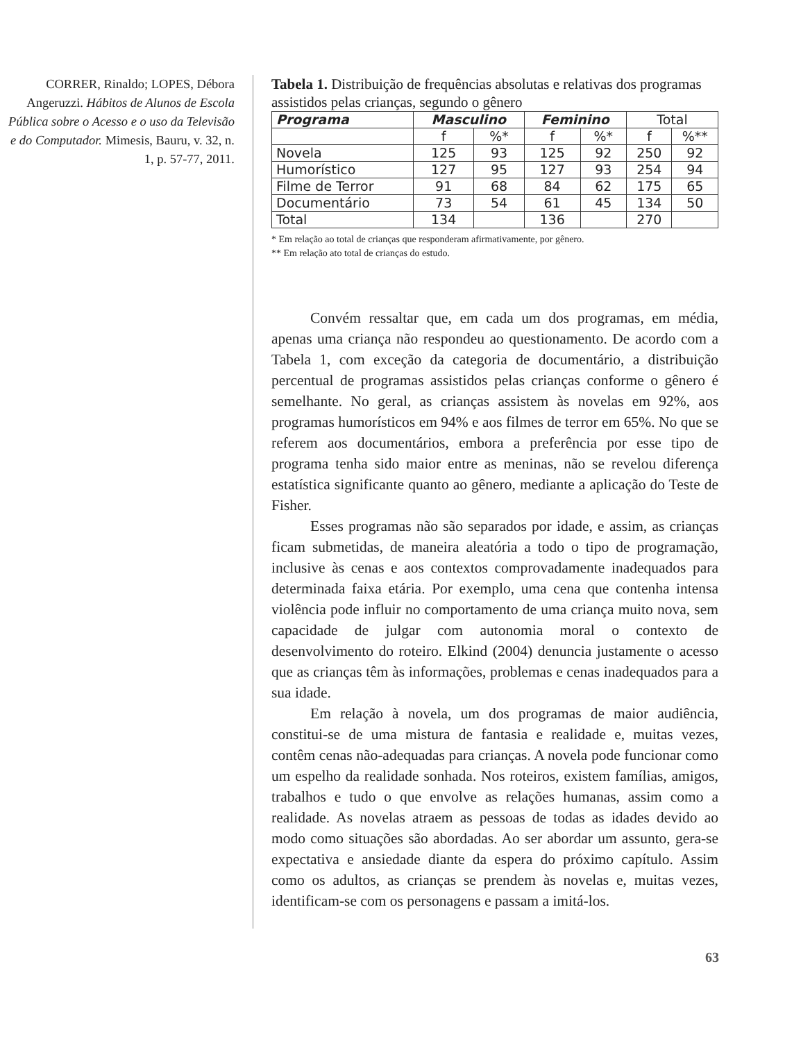CORRER, Rinaldo; LOPES, Débora Angeruzzi. Hábitos de Alunos de Escola Pública sobre o Acesso e o uso da Televisão e do Computador. Mimesis, Bauru, v. 32, n. 1, p. 57-77, 2011.
Tabela 1. Distribuição de frequências absolutas e relativas dos programas assistidos pelas crianças, segundo o gênero
| Programa | Masculino | | Feminino | | Total | |
| | f | %* | f | %* | f | %** |
| Novela | 125 | 93 | 125 | 92 | 250 | 92 |
| Humorístico | 127 | 95 | 127 | 93 | 254 | 94 |
| Filme de Terror | 91 | 68 | 84 | 62 | 175 | 65 |
| Documentário | 73 | 54 | 61 | 45 | 134 | 50 |
| Total | 134 | | 136 | | 270 | |
* Em relação ao total de crianças que responderam afirmativamente, por gênero.
** Em relação ato total de crianças do estudo.
Convém ressaltar que, em cada um dos programas, em média, apenas uma criança não respondeu ao questionamento. De acordo com a Tabela 1, com exceção da categoria de documentário, a distribuição percentual de programas assistidos pelas crianças conforme o gênero é semelhante. No geral, as crianças assistem às novelas em 92%, aos programas humorísticos em 94% e aos filmes de terror em 65%. No que se referem aos documentários, embora a preferência por esse tipo de programa tenha sido maior entre as meninas, não se revelou diferença estatística significante quanto ao gênero, mediante a aplicação do Teste de Fisher.
Esses programas não são separados por idade, e assim, as crianças ficam submetidas, de maneira aleatória a todo o tipo de programação, inclusive às cenas e aos contextos comprovadamente inadequados para determinada faixa etária. Por exemplo, uma cena que contenha intensa violência pode influir no comportamento de uma criança muito nova, sem capacidade de julgar com autonomia moral o contexto de desenvolvimento do roteiro. Elkind (2004) denuncia justamente o acesso que as crianças têm às informações, problemas e cenas inadequados para a sua idade.
Em relação à novela, um dos programas de maior audiência, constitui-se de uma mistura de fantasia e realidade e, muitas vezes, contêm cenas não-adequadas para crianças. A novela pode funcionar como um espelho da realidade sonhada. Nos roteiros, existem famílias, amigos, trabalhos e tudo o que envolve as relações humanas, assim como a realidade. As novelas atraem as pessoas de todas as idades devido ao modo como situações são abordadas. Ao ser abordar um assunto, gera-se expectativa e ansiedade diante da espera do próximo capítulo. Assim como os adultos, as crianças se prendem às novelas e, muitas vezes, identificam-se com os personagens e passam a imitá-los.
63